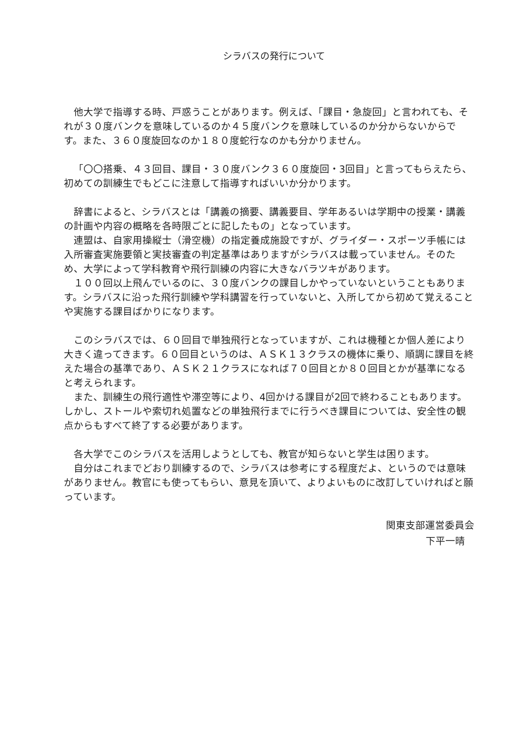シラバスの発行について
他大学で指導する時、戸惑うことがあります。例えば、「課目・急旋回」と言われても、それが３０度バンクを意味しているのか４５度バンクを意味しているのか分からないからです。また、３６０度旋回なのか１８０度蛇行なのかも分かりません。
「〇〇搭乗、４３回目、課目・３０度バンク３６０度旋回・3回目」と言ってもらえたら、初めての訓練生でもどこに注意して指導すればいいか分かります。
辞書によると、シラバスとは「講義の摘要、講義要目、学年あるいは学期中の授業・講義の計画や内容の概略を各時限ごとに記したもの」となっています。
連盟は、自家用操縦士（滑空機）の指定養成施設ですが、グライダー・スポーツ手帳には入所審査実施要領と実技審査の判定基準はありますがシラバスは載っていません。そのため、大学によって学科教育や飛行訓練の内容に大きなバラツキがあります。
１００回以上飛んでいるのに、３０度バンクの課目しかやっていないということもあります。シラバスに沿った飛行訓練や学科講習を行っていないと、入所してから初めて覚えることや実施する課目ばかりになります。
このシラバスでは、６０回目で単独飛行となっていますが、これは機種とか個人差により大きく違ってきます。６０回目というのは、ＡＳＫ１３クラスの機体に乗り、順調に課目を終えた場合の基準であり、ＡＳＫ２１クラスになれば７０回目とか８０回目とかが基準になると考えられます。
また、訓練生の飛行適性や滞空等により、4回かける課目が2回で終わることもあります。しかし、ストールや索切れ処置などの単独飛行までに行うべき課目については、安全性の観点からもすべて終了する必要があります。
各大学でこのシラバスを活用しようとしても、教官が知らないと学生は困ります。
自分はこれまでどおり訓練するので、シラバスは参考にする程度だよ、というのでは意味がありません。教官にも使ってもらい、意見を頂いて、よりよいものに改訂していければと願っています。
関東支部運営委員会
下平一晴